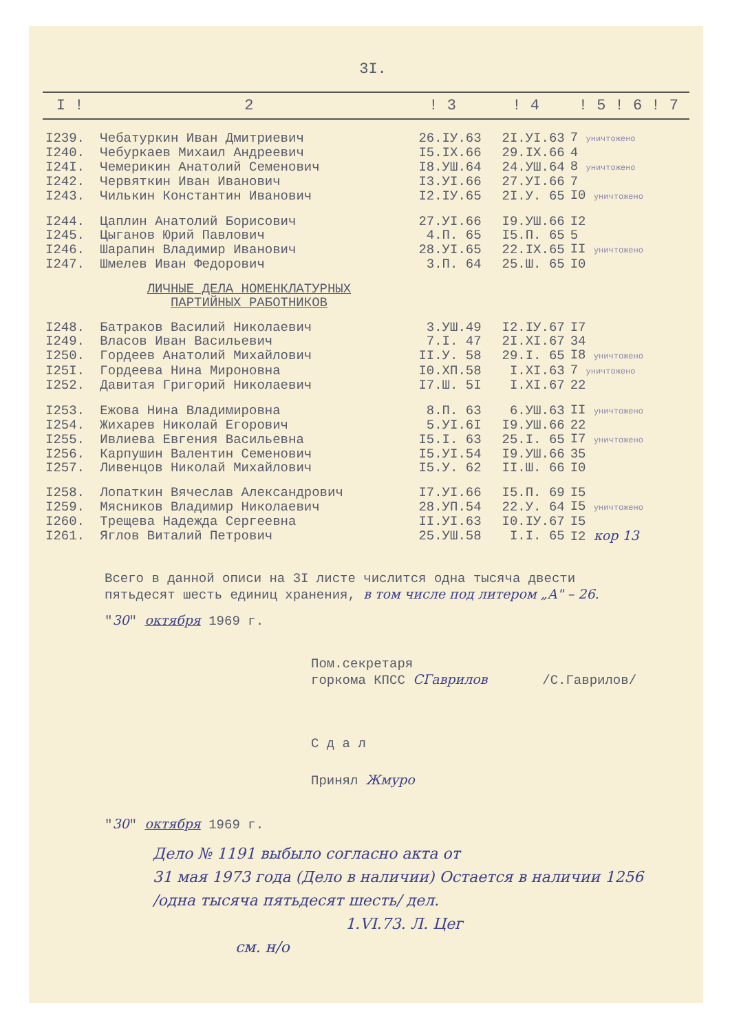3I.
| I ! | 2 | ! 3 | ! 4 | ! 5 ! 6 ! 7 |
| --- | --- | --- | --- | --- |
| I239. | Чебатуркин Иван Дмитриевич | 26.IУ.63 | 2I.УI.63 | 7 уничтожено |
| I240. | Чебуркаев Михаил Андреевич | I5.IX.66 | 29.IX.66 | 4 |
| I24I. | Чемерикин Анатолий Семенович | I8.УШ.64 | 24.УШ.64 | 8 уничтожено |
| I242. | Червяткин Иван Иванович | I3.УI.66 | 27.УI.66 | 7 |
| I243. | Чилькин Константин Иванович | I2.IУ.65 | 2I.У. 65 | I0 уничтожено |
| I244. | Цаплин Анатолий Борисович | 27.УI.66 | I9.УШ.66 | I2 |
| I245. | Цыганов Юрий Павлович | 4.П. 65 | I5.П. 65 | 5 |
| I246. | Шарапин Владимир Иванович | 28.УI.65 | 22.IX.65 | II уничтожено |
| I247. | Шмелев Иван Федорович | 3.П. 64 | 25.Ш. 65 | I0 |
| | ЛИЧНЫЕ ДЕЛА НОМЕНКЛАТУРНЫХ ПАРТИЙНЫХ РАБОТНИКОВ | | | |
| I248. | Батраков Василий Николаевич | 3.УШ.49 | I2.IУ.67 | I7 |
| I249. | Власов Иван Васильевич | 7.I. 47 | 2I.XI.67 | 34 |
| I250. | Гордеев Анатолий Михайлович | II.У. 58 | 29.I. 65 | I8 уничтожено |
| I25I. | Гордеева Нина Мироновна | I0.XП.58 | I.XI.63 | 7 уничтожено |
| I252. | Давитая Григорий Николаевич | I7.Ш. 5I | I.XI.67 | 22 |
| I253. | Ежова Нина Владимировна | 8.П. 63 | 6.УШ.63 | II уничтожено |
| I254. | Жихарев Николай Егорович | 5.УI.6I | I9.УШ.66 | 22 |
| I255. | Ивлиева Евгения Васильевна | I5.I. 63 | 25.I. 65 | I7 уничтожено |
| I256. | Карпушин Валентин Семенович | I5.УI.54 | I9.УШ.66 | 35 |
| I257. | Ливенцов Николай Михайлович | I5.У. 62 | II.Ш. 66 | I0 |
| I258. | Лопаткин Вячеслав Александрович | I7.УI.66 | I5.П. 69 | I5 |
| I259. | Мясников Владимир Николаевич | 28.УП.54 | 22.У. 64 | I5 уничтожено |
| I260. | Трещева Надежда Сергеевна | II.УI.63 | I0.IУ.67 | I5 |
| I261. | Яглов Виталий Петрович | 25.УШ.58 | I.I. 65 | I2 кор 13 |
Всего в данной описи на 3I листе числится одна тысяча двести
пятьдесят шесть единиц хранения, в том числе под литером „А" – 26.
"30" октября 1969 г.
Пом.секретаря
горкома КПСС СГаврилов /С.Гаврилов/
С д а л
Принял Жмуро
"30" октября 1969 г.
Дело № 1191 выбыло согласно акта от
31 мая 1973 года (Дело в наличии) Остается в наличии 1256
/одна тысяча пятьдесят шесть/ дел.
1.VI.73. Л. Цег
см. н/о